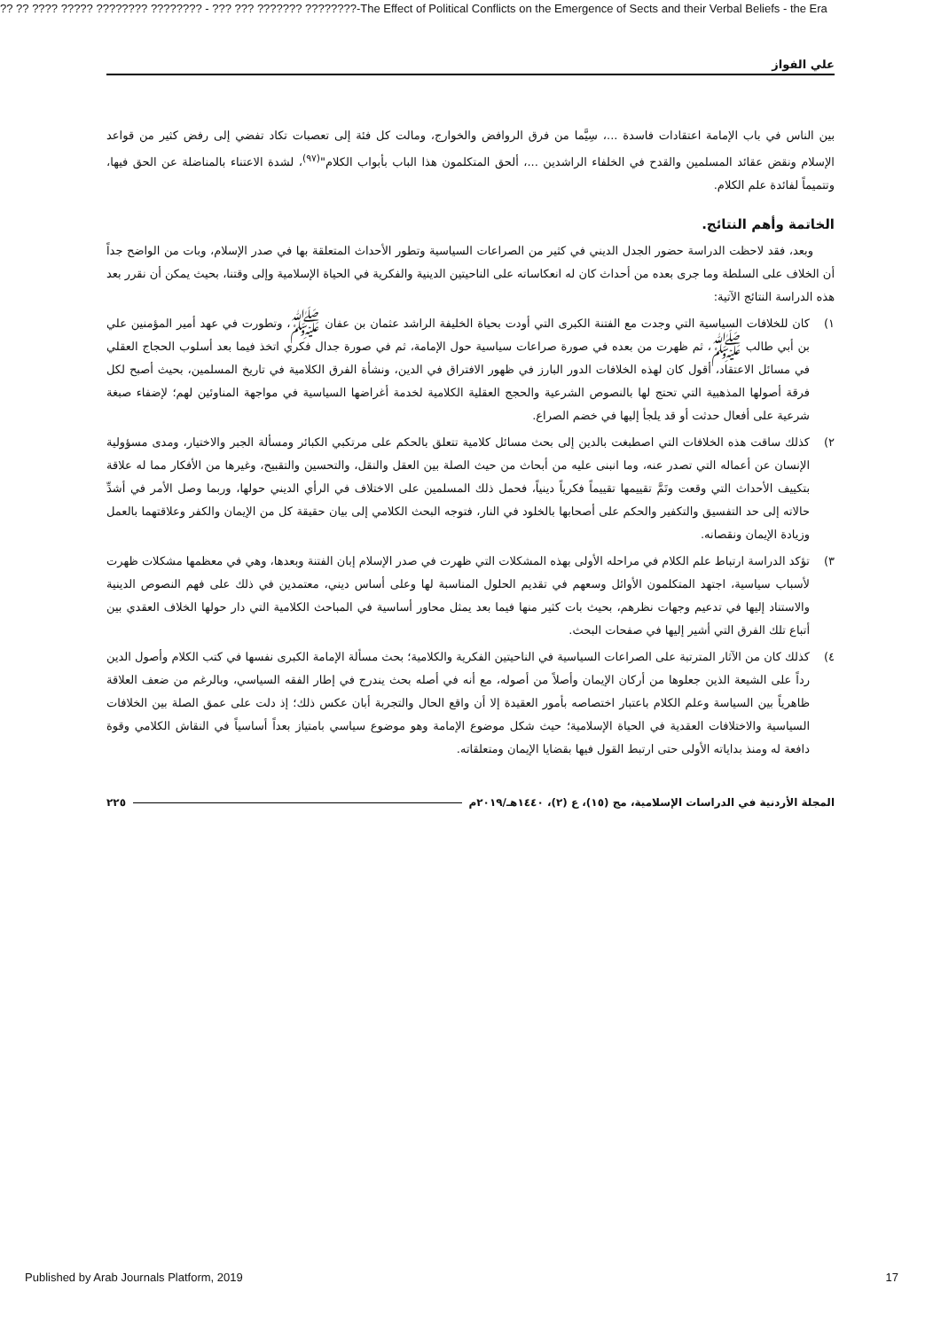?? ?? ???? ????? ???????? ???????? - ??? ??? ??????? ????????-The Effect of Political Conflicts on the Emergence of Sects and their Verbal Beliefs - the Era
علي الفواز
بين الناس في باب الإمامة اعتقادات فاسدة ...، سِيَّما من فرق الروافض والخوارج، ومالت كل فئة إلى تعصبات تكاد تفضي إلى رفض كثير من قواعد الإسلام ونقض عقائد المسلمين والقدح في الخلفاء الراشدين ...، ألحق المتكلمون هذا الباب بأبواب الكلام"<sup>(٩٧)</sup>، لشدة الاعتناء بالمناضلة عن الحق فيها، وتتميماً لفائدة علم الكلام.
الخاتمة وأهم النتائج.
وبعد، فقد لاحظت الدراسة حضور الجدل الديني في كثير من الصراعات السياسية وتطور الأحداث المتعلقة بها في صدر الإسلام، وبات من الواضح جداً أن الخلاف على السلطة وما جرى بعده من أحداث كان له انعكاساته على الناحيتين الدينية والفكرية في الحياة الإسلامية وإلى وقتنا، بحيث يمكن أن نقرر بعد هذه الدراسة النتائج الآتية:
١) كان للخلافات السياسية التي وجدت مع الفتنة الكبرى التي أودت بحياة الخليفة الراشد عثمان بن عفان ﷺ، وتطورت في عهد أمير المؤمنين علي بن أبي طالب ﷺ، ثم ظهرت من بعده في صورة صراعات سياسية حول الإمامة، ثم في صورة جدال فكري اتخذ فيما بعد أسلوب الحجاج العقلي في مسائل الاعتقاد، أقول كان لهذه الخلافات الدور البارز في ظهور الافتراق في الدين، ونشأة الفرق الكلامية في تاريخ المسلمين، بحيث أصبح لكل فرقة أصولها المذهبية التي تحتج لها بالنصوص الشرعية والحجج العقلية الكلامية لخدمة أغراضها السياسية في مواجهة المناوئين لهم؛ لإضفاء صبغة شرعية على أفعال حدثت أو قد يلجأ إليها في خضم الصراع.
٢) كذلك ساقت هذه الخلافات التي اصطبغت بالدين إلى بحث مسائل كلامية تتعلق بالحكم على مرتكبي الكبائر ومسألة الجبر والاختيار، ومدى مسؤولية الإنسان عن أعماله التي تصدر عنه، وما انبنى عليه من أبحاث من حيث الصلة بين العقل والنقل، والتحسين والتقبيح، وغيرها من الأفكار مما له علاقة بتكييف الأحداث التي وقعت وتَمَّ تقييمها تقييماً فكرياً دينياً، فحمل ذلك المسلمين على الاختلاف في الرأي الديني حولها، وربما وصل الأمر في أشدِّ حالاته إلى حد التفسيق والتكفير والحكم على أصحابها بالخلود في النار، فتوجه البحث الكلامي إلى بيان حقيقة كل من الإيمان والكفر وعلاقتهما بالعمل وزيادة الإيمان ونقصانه.
٣) تؤكد الدراسة ارتباط علم الكلام في مراحله الأولى بهذه المشكلات التي ظهرت في صدر الإسلام إبان الفتنة وبعدها، وهي في معظمها مشكلات ظهرت لأسباب سياسية، اجتهد المتكلمون الأوائل وسعهم في تقديم الحلول المناسبة لها وعلى أساس ديني، معتمدين في ذلك على فهم النصوص الدينية والاستناد إليها في تدعيم وجهات نظرهم، بحيث بات كثير منها فيما بعد يمثل محاور أساسية في المباحث الكلامية التي دار حولها الخلاف العقدي بين أتباع تلك الفرق التي أشير إليها في صفحات البحث.
٤) كذلك كان من الآثار المترتبة على الصراعات السياسية في الناحيتين الفكرية والكلامية؛ بحث مسألة الإمامة الكبرى نفسها في كتب الكلام وأصول الدين رداً على الشيعة الذين جعلوها من أركان الإيمان وأصلاً من أصوله، مع أنه في أصله بحث يندرج في إطار الفقه السياسي، وبالرغم من ضعف العلاقة ظاهرياً بين السياسة وعلم الكلام باعتبار اختصاصه بأمور العقيدة إلا أن واقع الحال والتجربة أبان عكس ذلك؛ إذ دلت على عمق الصلة بين الخلافات السياسية والاختلافات العقدية في الحياة الإسلامية؛ حيث شكل موضوع الإمامة وهو موضوع سياسي بامتياز بعداً أساسياً في النقاش الكلامي وقوة دافعة له ومنذ بداياته الأولى حتى ارتبط القول فيها بقضايا الإيمان ومتعلقاته.
المجلة الأردنية في الدراسات الإسلامية، مج (١٥)، ع (٢)، ١٤٤٠هـ/٢٠١٩م ٢٢٥
Published by Arab Journals Platform, 2019 17